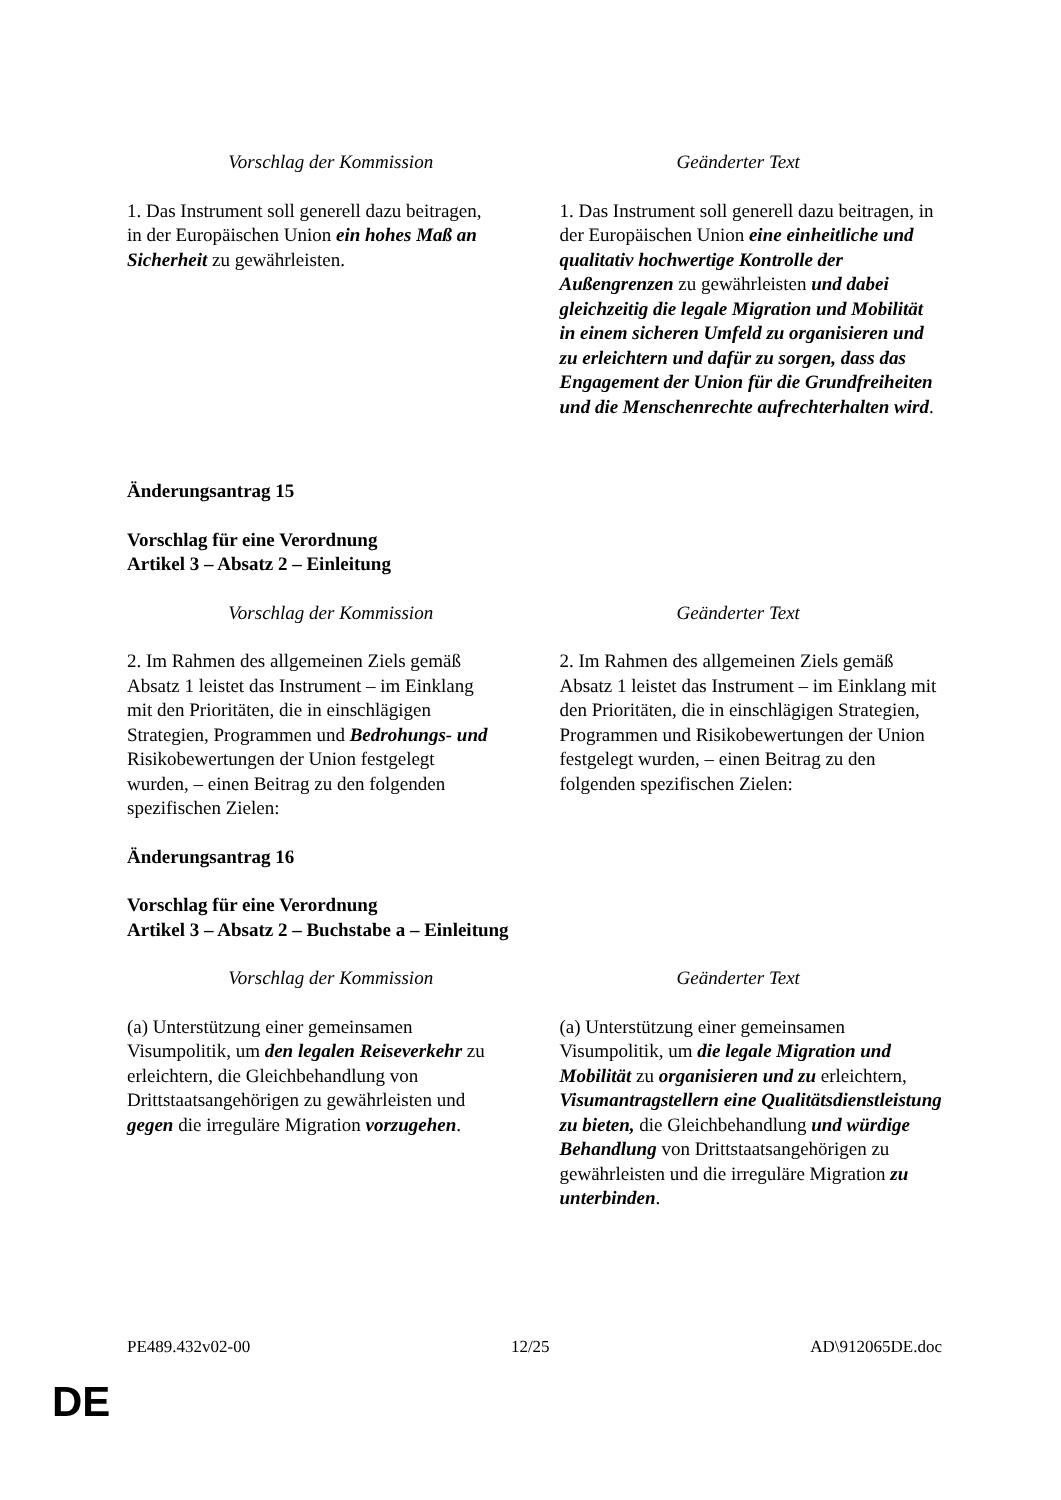| Vorschlag der Kommission | Geänderter Text |
| --- | --- |
| 1. Das Instrument soll generell dazu beitragen, in der Europäischen Union ein hohes Maß an Sicherheit zu gewährleisten. | 1. Das Instrument soll generell dazu beitragen, in der Europäischen Union eine einheitliche und qualitativ hochwertige Kontrolle der Außengrenzen zu gewährleisten und dabei gleichzeitig die legale Migration und Mobilität in einem sicheren Umfeld zu organisieren und zu erleichtern und dafür zu sorgen, dass das Engagement der Union für die Grundfreiheiten und die Menschenrechte aufrechterhalten wird . |
Änderungsantrag 15
Vorschlag für eine Verordnung
Artikel 3 – Absatz 2 – Einleitung
| Vorschlag der Kommission | Geänderter Text |
| --- | --- |
| 2. Im Rahmen des allgemeinen Ziels gemäß Absatz 1 leistet das Instrument – im Einklang mit den Prioritäten, die in einschlägigen Strategien, Programmen und Bedrohungs- und Risikobewertungen der Union festgelegt wurden, – einen Beitrag zu den folgenden spezifischen Zielen: | 2. Im Rahmen des allgemeinen Ziels gemäß Absatz 1 leistet das Instrument – im Einklang mit den Prioritäten, die in einschlägigen Strategien, Programmen und Risikobewertungen der Union festgelegt wurden, – einen Beitrag zu den folgenden spezifischen Zielen: |
Änderungsantrag 16
Vorschlag für eine Verordnung
Artikel 3 – Absatz 2 – Buchstabe a – Einleitung
| Vorschlag der Kommission | Geänderter Text |
| --- | --- |
| (a) Unterstützung einer gemeinsamen Visumpolitik, um den legalen Reiseverkehr zu erleichtern, die Gleichbehandlung von Drittstaatsangehörigen zu gewährleisten und gegen die irreguläre Migration vorzugehen . | (a) Unterstützung einer gemeinsamen Visumpolitik, um die legale Migration und Mobilität zu organisieren und zu erleichtern, Visumantragstellern eine Qualitätsdienstleistung zu bieten, die Gleichbehandlung und würdige Behandlung von Drittstaatsangehörigen zu gewährleisten und die irreguläre Migration zu unterbinden . |
PE489.432v02-00 12/25 AD\912065DE.doc
DE